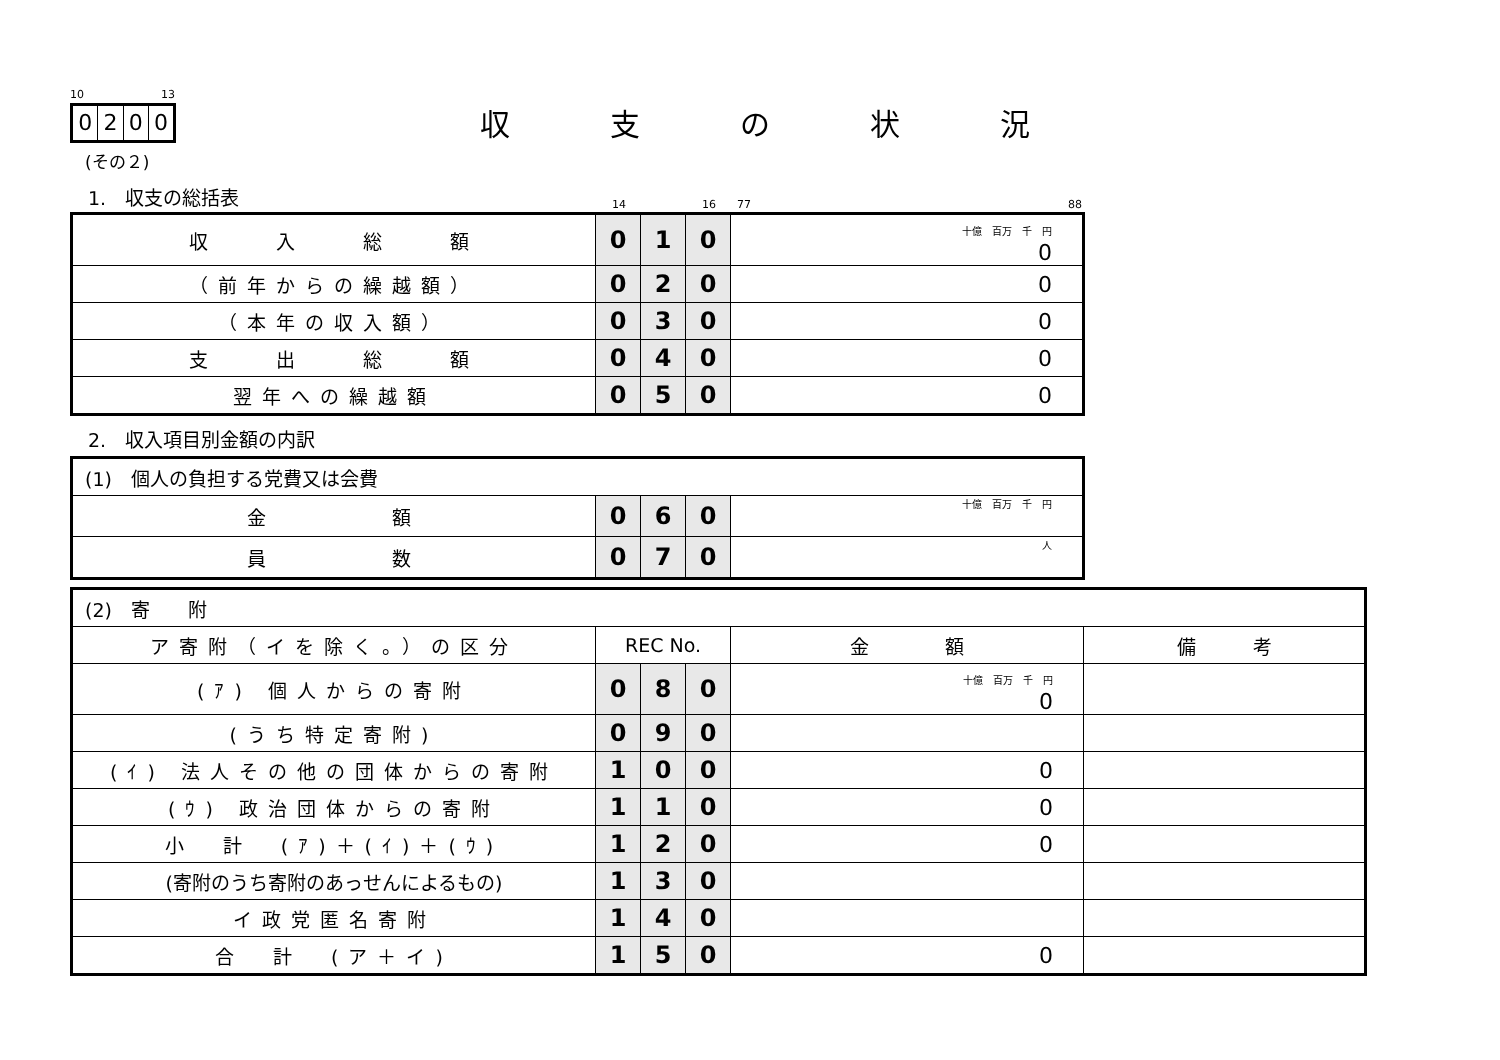10 13
0200
(その２)
収支の状況
1.　収支の総括表 14 16 77 88
| 収 入 総 額 | 0 | 1 | 0 | 十億 百万 千 円 0 |
| （前年からの繰越額） | 0 | 2 | 0 | 0 |
| （本年の収入額） | 0 | 3 | 0 | 0 |
| 支 出 総 額 | 0 | 4 | 0 | 0 |
| 翌年への繰越額 | 0 | 5 | 0 | 0 |
2.　収入項目別金額の内訳
| (1) 個人の負担する党費又は会費 | | | | |
| 金 額 | 0 | 6 | 0 | 十億 百万 千 円 |
| 員 数 | 0 | 7 | 0 | 人 |
| (2) 寄 附 | | | | | |
| ア寄附（イを除く。）の区分 | REC No. | | | 金 額 | 備 考 |
| (ｱ) 個人からの寄附 | 0 | 8 | 0 | 十億 百万 千 円 0 | |
| (うち特定寄附) | 0 | 9 | 0 | | |
| (ｲ) 法人その他の団体からの寄附 | 1 | 0 | 0 | 0 | |
| (ｳ) 政治団体からの寄附 | 1 | 1 | 0 | 0 | |
| 小 計 (ｱ)＋(ｲ)＋(ｳ) | 1 | 2 | 0 | 0 | |
| (寄附のうち寄附のあっせんによるもの) | 1 | 3 | 0 | | |
| イ政党匿名寄附 | 1 | 4 | 0 | | |
| 合 計 (ア＋イ) | 1 | 5 | 0 | 0 | |